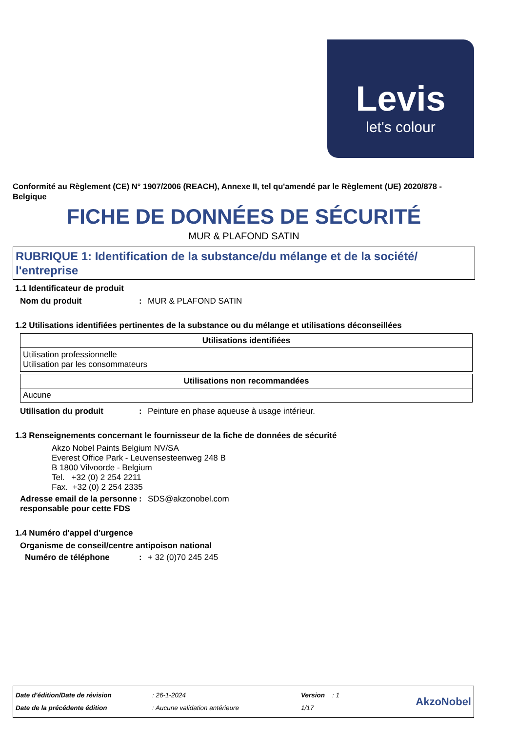Levis
let's colour
Conformité au Règlement (CE) N° 1907/2006 (REACH), Annexe II, tel qu'amendé par le Règlement (UE) 2020/878 - Belgique
FICHE DE DONNÉES DE SÉCURITÉ
MUR & PLAFOND SATIN
RUBRIQUE 1: Identification de la substance/du mélange et de la société/ l'entreprise
1.1 Identificateur de produit
Nom du produit: MUR & PLAFOND SATIN
1.2 Utilisations identifiées pertinentes de la substance ou du mélange et utilisations déconseillées
| Utilisations identifiées |
| --- |
| Utilisation professionnelle Utilisation par les consommateurs |
| Utilisations non recommandées |
| --- |
| Aucune |
Utilisation du produit: Peinture en phase aqueuse à usage intérieur.
1.3 Renseignements concernant le fournisseur de la fiche de données de sécurité
Akzo Nobel Paints Belgium NV/SA
Everest Office Park - Leuvensesteenweg 248 B
B 1800 Vilvoorde - Belgium
Tel. +32 (0) 2 254 2211
Fax. +32 (0) 2 254 2335
Adresse email de la personne responsable pour cette FDS: SDS@akzonobel.com
1.4 Numéro d'appel d'urgence
Organisme de conseil/centre antipoison national
Numéro de téléphone: + 32 (0)70 245 245
Date d'édition/Date de révision
Date de la précédente édition
: 26-1-2024
: Aucune validation antérieure
Version : 1
1/17
AkzoNobel